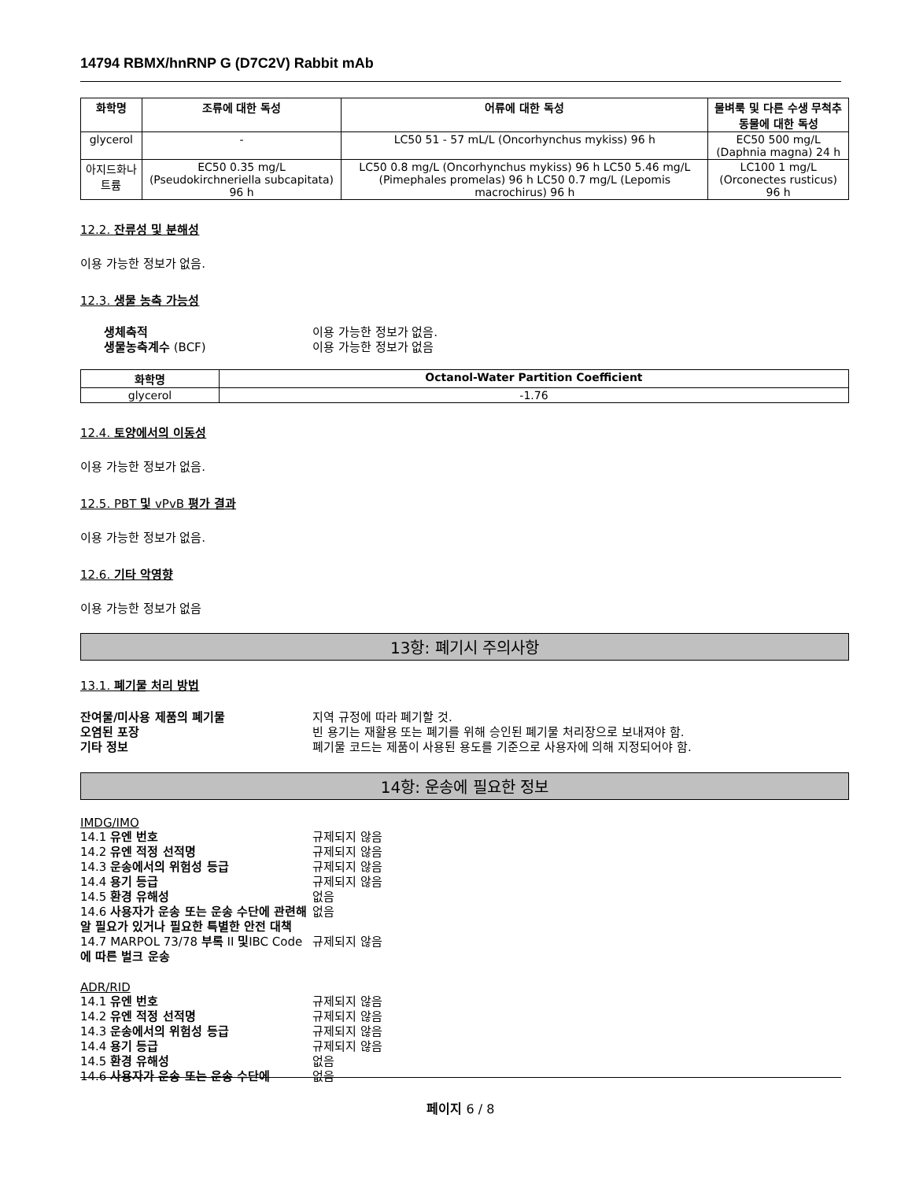14794 RBMX/hnRNP G (D7C2V) Rabbit mAb
| 화학명 | 조류에 대한 독성 | 어류에 대한 독성 | 물벼룩 및 다른 수생 무척추동물에 대한 독성 |
| --- | --- | --- | --- |
| glycerol | - | LC50 51 - 57 mL/L (Oncorhynchus mykiss) 96 h | EC50 500 mg/L (Daphnia magna) 24 h |
| 아지드화나트륨 | EC50 0.35 mg/L (Pseudokirchneriella subcapitata) 96 h | LC50 0.8 mg/L (Oncorhynchus mykiss) 96 h LC50 5.46 mg/L (Pimephales promelas) 96 h LC50 0.7 mg/L (Lepomis macrochirus) 96 h | LC100 1 mg/L (Orconectes rusticus) 96 h |
12.2. 잔류성 및 분해성
이용 가능한 정보가 없음.
12.3. 생물 농축 가능성
생체축적 이용 가능한 정보가 없음. 생물농축계수 (BCF) 이용 가능한 정보가 없음
| 화학명 | Octanol-Water Partition Coefficient |
| --- | --- |
| glycerol | -1.76 |
12.4. 토양에서의 이동성
이용 가능한 정보가 없음.
12.5. PBT 및 vPvB 평가 결과
이용 가능한 정보가 없음.
12.6. 기타 악영향
이용 가능한 정보가 없음
13항: 폐기시 주의사항
13.1. 폐기물 처리 방법
잔여물/미사용 제품의 폐기물 지역 규정에 따라 폐기할 것. 오염된 포장 빈 용기는 재활용 또는 폐기를 위해 승인된 폐기물 처리장으로 보내져야 함. 기타 정보 폐기물 코드는 제품이 사용된 용도를 기준으로 사용자에 의해 지정되어야 함.
14항: 운송에 필요한 정보
IMDG/IMO
14.1 유엔 번호 규제되지 않음 14.2 유엔 적정 선적명 규제되지 않음 14.3 운송에서의 위험성 등급 규제되지 않음 14.4 용기 등급 규제되지 않음 14.5 환경 유해성 없음 14.6 사용자가 운송 또는 운송 수단에 관련해 알 필요가 있거나 필요한 특별한 안전 대책 없음 14.7 MARPOL 73/78 부록 II 및IBC Code에 따른 벌크 운송 규제되지 않음
ADR/RID
14.1 유엔 번호 규제되지 않음 14.2 유엔 적정 선적명 규제되지 않음 14.3 운송에서의 위험성 등급 규제되지 않음 14.4 용기 등급 규제되지 않음 14.5 환경 유해성 없음 14.6 사용자가 운송 또는 운송 수단에 없음
페이지 6 / 8